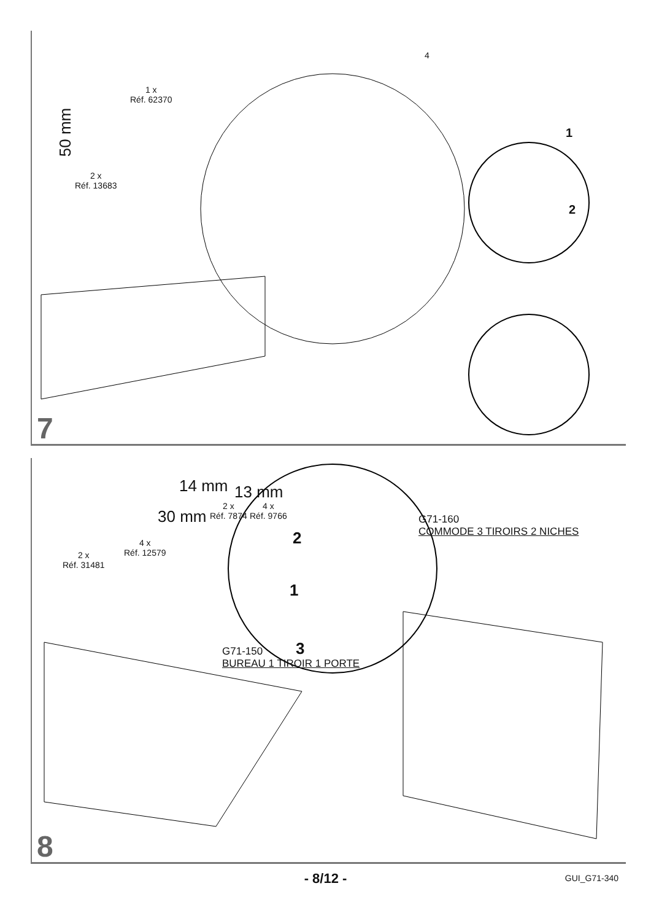50 mm
2 x
Réf. 13683
1 x
Réf. 62370
4
1
2
7
2 x
Réf. 31481
4 x
Réf. 12579
30 mm
14 mm
2 x
Réf. 7874
13 mm
4 x
Réf. 9766
2
1
3
G71-150
BUREAU 1 TIROIR 1 PORTE
G71-160
COMMODE 3 TIROIRS 2 NICHES
8
- 8/12 -
GUI_G71-340